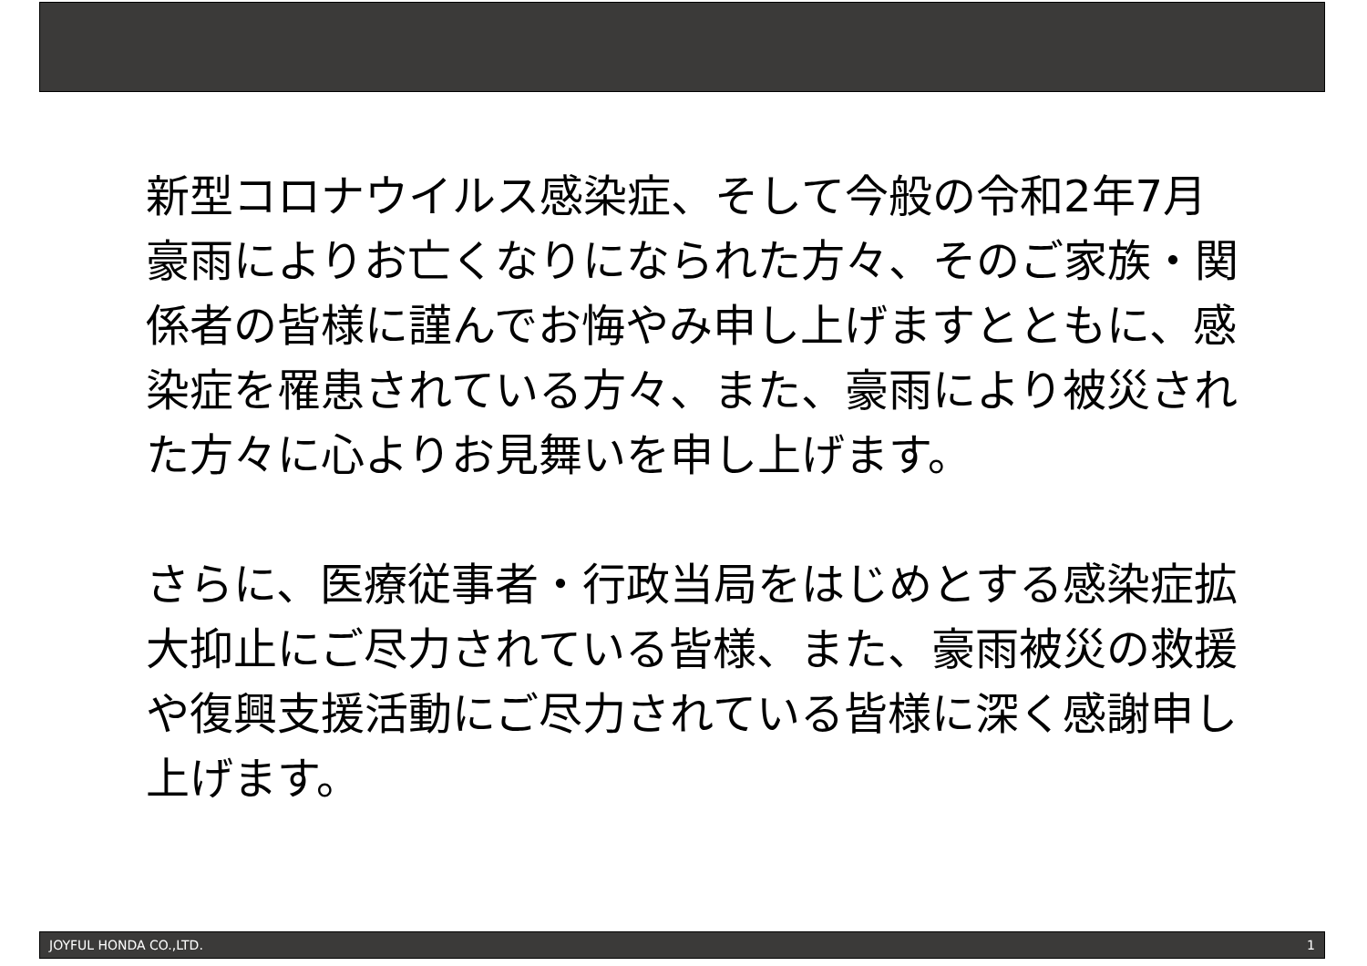新型コロナウイルス感染症、そして今般の令和2年7月豪雨によりお亡くなりになられた方々、そのご家族・関係者の皆様に謹んでお悔やみ申し上げますとともに、感染症を罹患されている方々、また、豪雨により被災された方々に心よりお見舞いを申し上げます。
さらに、医療従事者・行政当局をはじめとする感染症拡大抑止にご尽力されている皆様、また、豪雨被災の救援や復興支援活動にご尽力されている皆様に深く感謝申し上げます。
JOYFUL HONDA CO.,LTD. 1